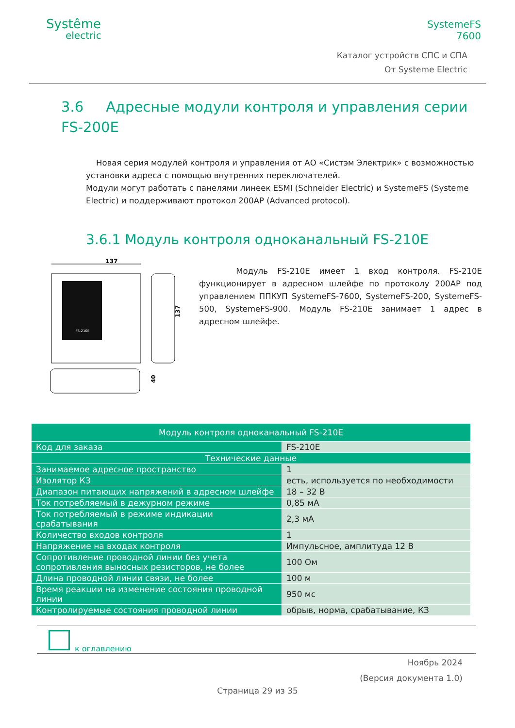Systême
electric
SystemeFS
7600
Каталог устройств СПС и СПА
От Systeme Electric
3.6 Адресные модули контроля и управления серии FS-200E
Новая серия модулей контроля и управления от АО «Систэм Электрик» с возможностью установки адреса с помощью внутренних переключателей.
Модули могут работать с панелями линеек ESMI (Schneider Electric) и SystemeFS (Systeme Electric) и поддерживают протокол 200AP (Advanced protocol).
3.6.1 Модуль контроля одноканальный FS-210E
137
FS-210E
137
40
Модуль FS-210E имеет 1 вход контроля. FS-210E функционирует в адресном шлейфе по протоколу 200AP под управлением ППКУП SystemeFS-7600, SystemeFS-200, SystemeFS-500, SystemeFS-900. Модуль FS-210E занимает 1 адрес в адресном шлейфе.
| Модуль контроля одноканальный FS-210E | |
| --- | --- |
| Код для заказа | FS-210E |
| Технические данные | |
| Занимаемое адресное пространство | 1 |
| Изолятор КЗ | есть, используется по необходимости |
| Диапазон питающих напряжений в адресном шлейфе | 18 – 32 В |
| Ток потребляемый в дежурном режиме | 0,85 мА |
| Ток потребляемый в режиме индикации срабатывания | 2,3 мА |
| Количество входов контроля | 1 |
| Напряжение на входах контроля | Импульсное, амплитуда 12 В |
| Сопротивление проводной линии без учета сопротивления выносных резисторов, не более | 100 Ом |
| Длина проводной линии связи, не более | 100 м |
| Время реакции на изменение состояния проводной линии | 950 мс |
| Контролируемые состояния проводной линии | обрыв, норма, срабатывание, КЗ |
к оглавлению
Ноябрь 2024
(Версия документа 1.0)
Страница 29 из 35